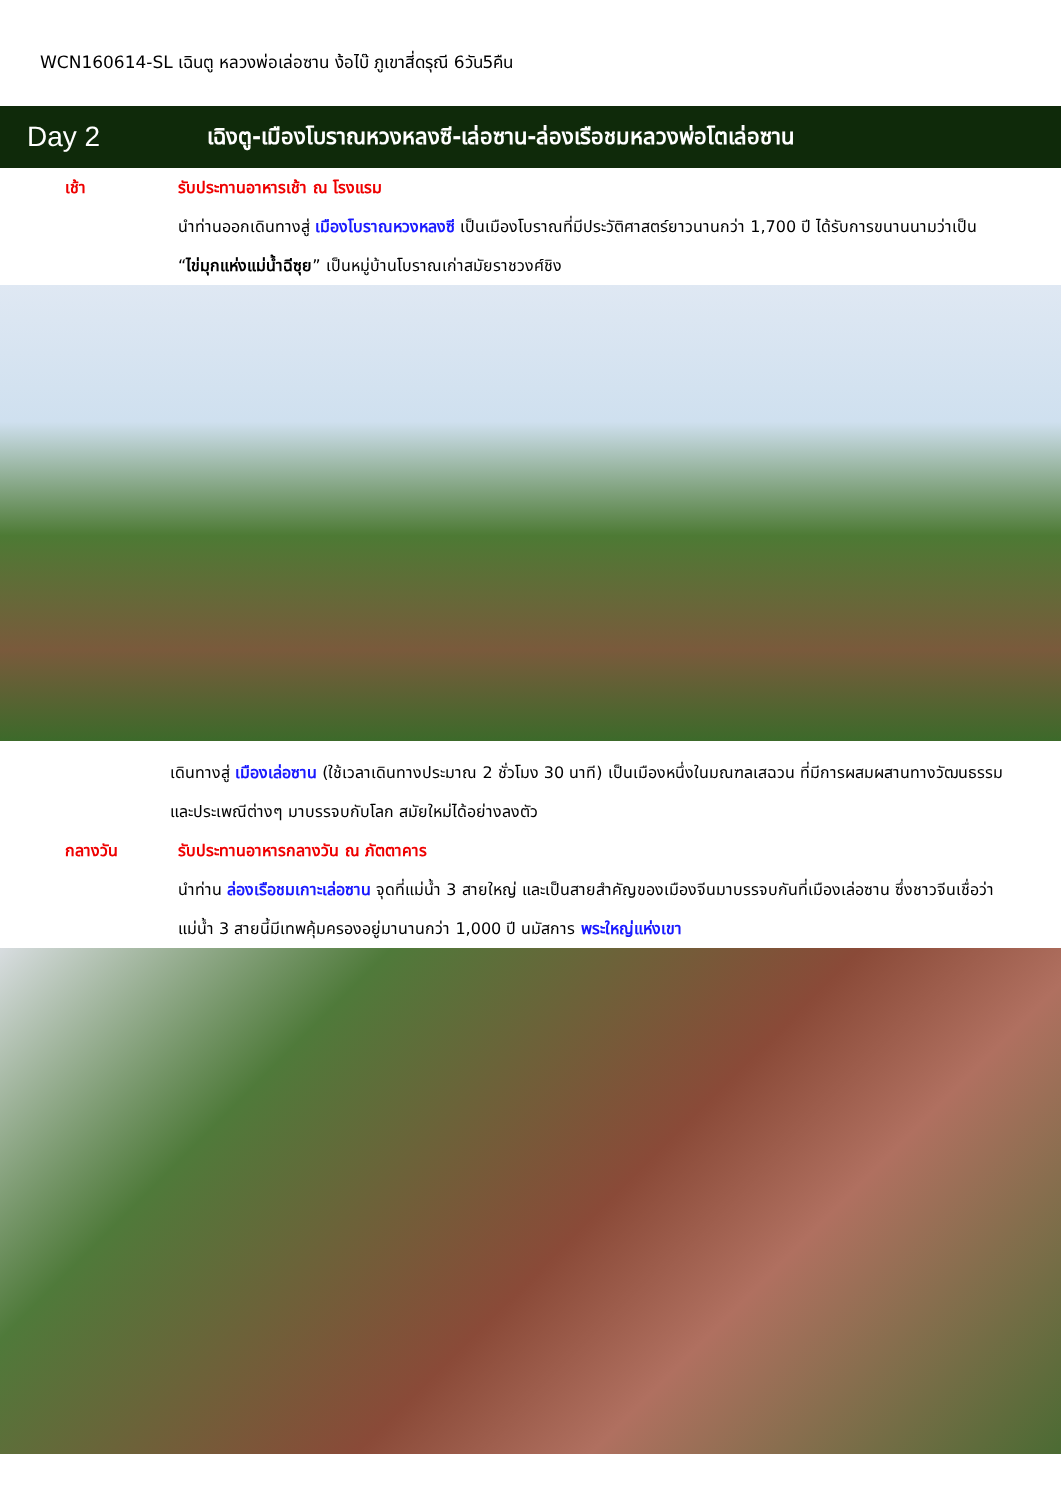WCN160614-SL เฉินตู หลวงพ่อเล่อซาน ง้อไบ๊ ภูเขาสี่ดรุณี 6วัน5คืน
Day 2
เฉิงตู-เมืองโบราณหวงหลงซี-เล่อซาน-ล่องเรือชมหลวงพ่อโตเล่อซาน
เช้า รับประทานอาหารเช้า ณ โรงแรม
นำท่านออกเดินทางสู่ เมืองโบราณหวงหลงซี เป็นเมืองโบราณที่มีประวัติศาสตร์ยาวนานกว่า 1,700 ปี ได้รับการขนานนามว่าเป็น “ไข่มุกแห่งแม่น้ำฉีซุย” เป็นหมู่บ้านโบราณเก่าสมัยราชวงศ์ชิง
เดินทางสู่ เมืองเล่อซาน (ใช้เวลาเดินทางประมาณ 2 ชั่วโมง 30 นาที) เป็นเมืองหนึ่งในมณฑลเสฉวน ที่มีการผสมผสานทางวัฒนธรรม และประเพณีต่างๆ มาบรรจบกับโลก สมัยใหม่ได้อย่างลงตัว
กลางวัน รับประทานอาหารกลางวัน ณ ภัตตาคาร
นำท่าน ล่องเรือชมเกาะเล่อซาน จุดที่แม่น้ำ 3 สายใหญ่ และเป็นสายสำคัญของเมืองจีนมาบรรจบกันที่เมืองเล่อซาน ซึ่งชาวจีนเชื่อว่าแม่น้ำ 3 สายนี้มีเทพคุ้มครองอยู่มานานกว่า 1,000 ปี นมัสการ พระใหญ่แห่งเขา